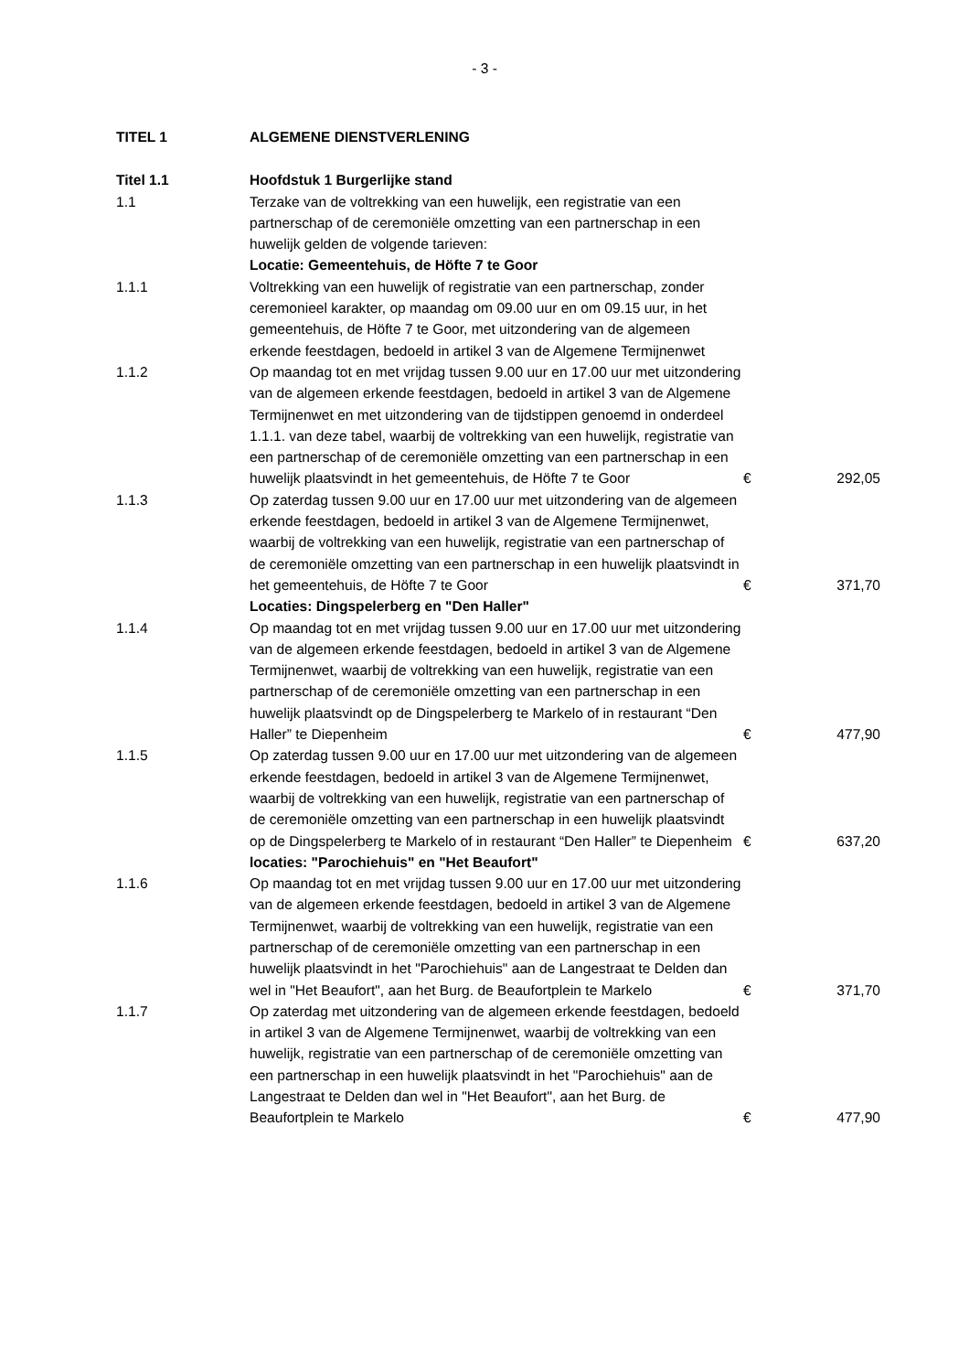- 3 -
| TITEL 1 | ALGEMENE DIENSTVERLENING | | |
| Titel 1.1 | Hoofdstuk 1 Burgerlijke stand | | |
| 1.1 | Terzake van de voltrekking van een huwelijk, een registratie van een partnerschap of de ceremoniële omzetting van een partnerschap in een huwelijk gelden de volgende tarieven: | | |
| | Locatie: Gemeentehuis, de Höfte 7 te Goor | | |
| 1.1.1 | Voltrekking van een huwelijk of registratie van een partnerschap, zonder ceremonieel karakter, op maandag om 09.00 uur en om 09.15 uur, in het gemeentehuis, de Höfte 7 te Goor, met uitzondering van de algemeen erkende feestdagen, bedoeld in artikel 3 van de Algemene Termijnenwet | | |
| 1.1.2 | Op maandag tot en met vrijdag tussen 9.00 uur en 17.00 uur met uitzondering van de algemeen erkende feestdagen, bedoeld in artikel 3 van de Algemene Termijnenwet en met uitzondering van de tijdstippen genoemd in onderdeel 1.1.1. van deze tabel, waarbij de voltrekking van een huwelijk, registratie van een partnerschap of de ceremoniële omzetting van een partnerschap in een huwelijk plaatsvindt in het gemeentehuis, de Höfte 7 te Goor | € | 292,05 |
| 1.1.3 | Op zaterdag tussen 9.00 uur en 17.00 uur met uitzondering van de algemeen erkende feestdagen, bedoeld in artikel 3 van de Algemene Termijnenwet, waarbij de voltrekking van een huwelijk, registratie van een partnerschap of de ceremoniële omzetting van een partnerschap in een huwelijk plaatsvindt in het gemeentehuis, de Höfte 7 te Goor | € | 371,70 |
| | Locaties: Dingspelerberg en "Den Haller" | | |
| 1.1.4 | Op maandag tot en met vrijdag tussen 9.00 uur en 17.00 uur met uitzondering van de algemeen erkende feestdagen, bedoeld in artikel 3 van de Algemene Termijnenwet, waarbij de voltrekking van een huwelijk, registratie van een partnerschap of de ceremoniële omzetting van een partnerschap in een huwelijk plaatsvindt op de Dingspelerberg te Markelo of in restaurant “Den Haller” te Diepenheim | € | 477,90 |
| 1.1.5 | Op zaterdag tussen 9.00 uur en 17.00 uur met uitzondering van de algemeen erkende feestdagen, bedoeld in artikel 3 van de Algemene Termijnenwet, waarbij de voltrekking van een huwelijk, registratie van een partnerschap of de ceremoniële omzetting van een partnerschap in een huwelijk plaatsvindt op de Dingspelerberg te Markelo of in restaurant “Den Haller” te Diepenheim | € | 637,20 |
| | locaties: "Parochiehuis" en "Het Beaufort" | | |
| 1.1.6 | Op maandag tot en met vrijdag tussen 9.00 uur en 17.00 uur met uitzondering van de algemeen erkende feestdagen, bedoeld in artikel 3 van de Algemene Termijnenwet, waarbij de voltrekking van een huwelijk, registratie van een partnerschap of de ceremoniële omzetting van een partnerschap in een huwelijk plaatsvindt in het "Parochiehuis" aan de Langestraat te Delden dan wel in "Het Beaufort", aan het Burg. de Beaufortplein te Markelo | € | 371,70 |
| 1.1.7 | Op zaterdag met uitzondering van de algemeen erkende feestdagen, bedoeld in artikel 3 van de Algemene Termijnenwet, waarbij de voltrekking van een huwelijk, registratie van een partnerschap of de ceremoniële omzetting van een partnerschap in een huwelijk plaatsvindt in het "Parochiehuis" aan de Langestraat te Delden dan wel in "Het Beaufort", aan het Burg. de Beaufortplein te Markelo | € | 477,90 |